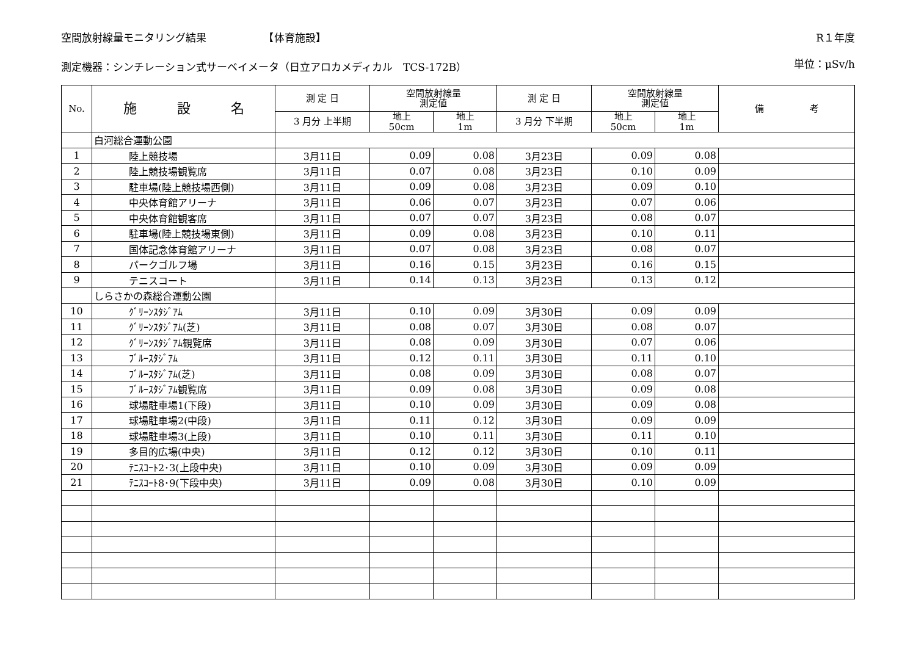空間放射線量モニタリング結果　　　　　　【体育施設】 R１年度
測定機器：シンチレーション式サーベイメータ（日立アロカメディカル　TCS-172B） 単位：μSv/h
| No. | 施 設 名 | 測 定 日 | 空間放射線量 測定値 | | 測 定 日 | 空間放射線量 測定値 | | 備 考 |
| --- | --- | --- | --- | --- | --- | --- | --- | --- |
| | | 3 月分 上半期 | 地上 50cm | 地上 1m | 3 月分 下半期 | 地上 50cm | 地上 1m | |
| | 白河総合運動公園 | | | | | | | |
| 1 | 陸上競技場 | 3月11日 | 0.09 | 0.08 | 3月23日 | 0.09 | 0.08 | |
| 2 | 陸上競技場観覧席 | 3月11日 | 0.07 | 0.08 | 3月23日 | 0.10 | 0.09 | |
| 3 | 駐車場(陸上競技場西側) | 3月11日 | 0.09 | 0.08 | 3月23日 | 0.09 | 0.10 | |
| 4 | 中央体育館アリーナ | 3月11日 | 0.06 | 0.07 | 3月23日 | 0.07 | 0.06 | |
| 5 | 中央体育館観客席 | 3月11日 | 0.07 | 0.07 | 3月23日 | 0.08 | 0.07 | |
| 6 | 駐車場(陸上競技場東側) | 3月11日 | 0.09 | 0.08 | 3月23日 | 0.10 | 0.11 | |
| 7 | 国体記念体育館アリーナ | 3月11日 | 0.07 | 0.08 | 3月23日 | 0.08 | 0.07 | |
| 8 | パークゴルフ場 | 3月11日 | 0.16 | 0.15 | 3月23日 | 0.16 | 0.15 | |
| 9 | テニスコート | 3月11日 | 0.14 | 0.13 | 3月23日 | 0.13 | 0.12 | |
| | しらさかの森総合運動公園 | | | | | | | |
| 10 | ｸﾞﾘｰﾝｽﾀｼﾞｱﾑ | 3月11日 | 0.10 | 0.09 | 3月30日 | 0.09 | 0.09 | |
| 11 | ｸﾞﾘｰﾝｽﾀｼﾞｱﾑ(芝) | 3月11日 | 0.08 | 0.07 | 3月30日 | 0.08 | 0.07 | |
| 12 | ｸﾞﾘｰﾝｽﾀｼﾞｱﾑ観覧席 | 3月11日 | 0.08 | 0.09 | 3月30日 | 0.07 | 0.06 | |
| 13 | ﾌﾞﾙｰｽﾀｼﾞｱﾑ | 3月11日 | 0.12 | 0.11 | 3月30日 | 0.11 | 0.10 | |
| 14 | ﾌﾞﾙｰｽﾀｼﾞｱﾑ(芝) | 3月11日 | 0.08 | 0.09 | 3月30日 | 0.08 | 0.07 | |
| 15 | ﾌﾞﾙｰｽﾀｼﾞｱﾑ観覧席 | 3月11日 | 0.09 | 0.08 | 3月30日 | 0.09 | 0.08 | |
| 16 | 球場駐車場1(下段) | 3月11日 | 0.10 | 0.09 | 3月30日 | 0.09 | 0.08 | |
| 17 | 球場駐車場2(中段) | 3月11日 | 0.11 | 0.12 | 3月30日 | 0.09 | 0.09 | |
| 18 | 球場駐車場3(上段) | 3月11日 | 0.10 | 0.11 | 3月30日 | 0.11 | 0.10 | |
| 19 | 多目的広場(中央) | 3月11日 | 0.12 | 0.12 | 3月30日 | 0.10 | 0.11 | |
| 20 | ﾃﾆｽｺｰﾄ2･3(上段中央) | 3月11日 | 0.10 | 0.09 | 3月30日 | 0.09 | 0.09 | |
| 21 | ﾃﾆｽｺｰﾄ8･9(下段中央) | 3月11日 | 0.09 | 0.08 | 3月30日 | 0.10 | 0.09 | |